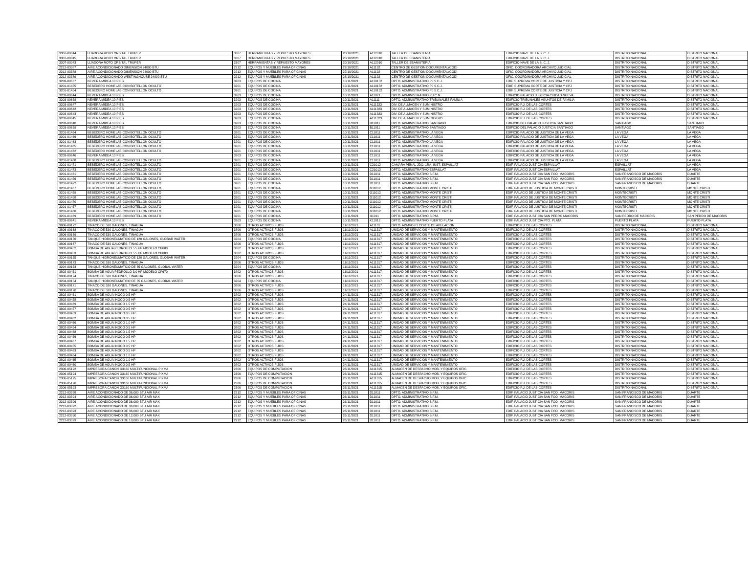| 3307-00044 | LIJADORA ROTO ORBITAL TRUPER | 3307 | HERRAMIENTAS Y REPUESTO MAYORES | 20/10/2021 | A112010 | TALLER DE EBANISTERIA | EDIFICIO NAVE DE LA S. C. J. | DISTRITO NACIONAL | DISTRITO NACIONAL |
| 3307-00045 | LIJADORA ROTO ORBITAL TRUPER | 3307 | HERRAMIENTAS Y REPUESTO MAYORES | 20/10/2021 | A112010 | TALLER DE EBANISTERIA | EDIFICIO NAVE DE LA S. C. J. | DISTRITO NACIONAL | DISTRITO NACIONAL |
| 3307-00043 | LIJADORA ROTO ORBITAL TRUPER | 3307 | HERRAMIENTAS Y REPUESTO MAYORES | 20/10/2021 | A112010 | TALLER DE EBANISTERIA | EDIFICIO NAVE DE LA S. C. J. | DISTRITO NACIONAL | DISTRITO NACIONAL |
| 2212-03387 | AIRE ACONDICIONADO DIMENSION 24000 BTU | 2212 | EQUIPOS Y MUEBLES PARA OFICINAS | 27/10/2021 | A11192 | CENTRO DE GESTION DOCUMENTAL(CGD) | OFIC. COORDINADORA ARCHIVO JUDICIAL | DISTRITO NACIONAL | DISTRITO NACIONAL |
| 2212-03388 | AIRE ACONDICIONADO DIMENSION 24000 BTU | 2212 | EQUIPOS Y MUEBLES PARA OFICINAS | 27/10/2021 | A11192 | CENTRO DE GESTION DOCUMENTAL(CGD) | OFIC. COORDINADORA ARCHIVO JUDICIAL | DISTRITO NACIONAL | DISTRITO NACIONAL |
| 2212-03389 | AIRE ACONDICIONADO WESTINGHOUSE 24000 BTU | 2212 | EQUIPOS Y MUEBLES PARA OFICINAS | 28/10/2021 | A11192 | CENTRO DE GESTION DOCUMENTAL(CGD) | OFIC. COORDINADORA ARCHIVO JUDICIAL | DISTRITO NACIONAL | DISTRITO NACIONAL |
| 3203-00637 | NEVERA MIDEA 10 PIES | 3203 | EQUIPOS DE COCINA | 10/11/2021 | A110152 | DPTO. ADMINISTRATIVO PJ S.C.J. | EDIF. SUPREMA CORTE DE JUSTICIA Y CPJ | DISTRITO NACIONAL | DISTRITO NACIONAL |
| 3201-01455 | BEBEDERO HOMELAB CON BOTELLON OCULTO | 3201 | EQUIPOS DE COCINA | 10/11/2021 | A110152 | DPTO. ADMINISTRATIVO PJ S.C.J. | EDIF. SUPREMA CORTE DE JUSTICIA Y CPJ | DISTRITO NACIONAL | DISTRITO NACIONAL |
| 3201-01454 | BEBEDERO HOMELAB CON BOTELLON OCULTO | 3201 | EQUIPOS DE COCINA | 10/11/2021 | A110152 | DPTO. ADMINISTRATIVO PJ S.C.J. | EDIF. SUPREMA CORTE DE JUSTICIA Y CPJ | DISTRITO NACIONAL | DISTRITO NACIONAL |
| 3203-00644 | NEVERA MIDEA 10 PIES | 3203 | EQUIPOS DE COCINA | 10/11/2021 | A11021 | DPTO. ADMINISTRATIVO P.J.C.N. | EDIFICIO PALACIO JUSTICIA CIUDAD NUEVA | DISTRITO NACIONAL | DISTRITO NACIONAL |
| 3203-00638 | NEVERA MIDEA 10 PIES | 3203 | EQUIPOS DE COCINA | 10/11/2021 | A11111 | DPTO. ADMINISTRATIVO TRIBUNALES FAMILIA | EDIFICIO TRIBUNALES ASUNTOS DE FAMILIA | DISTRITO NACIONAL | DISTRITO NACIONAL |
| 3203-00647 | NEVERA MIDEA 10 PIES | 3203 | EQUIPOS DE COCINA | 10/11/2021 | A111323 | DIV. DE ALMACEN Y SUMINISTRO | EDIFICIO P.J. DE LAS CORTES | DISTRITO NACIONAL | DISTRITO NACIONAL |
| 3203-00642 | NEVERA MIDEA 10 PIES | 3203 | EQUIPOS DE COCINA | 10/11/2021 | A111323 | DIV. DE ALMACEN Y SUMINISTRO | EDIFICIO P.J. DE LAS CORTES | DISTRITO NACIONAL | DISTRITO NACIONAL |
| 3203-00643 | NEVERA MIDEA 10 PIES | 3203 | EQUIPOS DE COCINA | 10/11/2021 | A111323 | DIV. DE ALMACEN Y SUMINISTRO | EDIFICIO P.J. DE LAS CORTES | DISTRITO NACIONAL | DISTRITO NACIONAL |
| 3203-00645 | NEVERA MIDEA 10 PIES | 3203 | EQUIPOS DE COCINA | 10/11/2021 | A111323 | DIV. DE ALMACEN Y SUMINISTRO | EDIFICIO P.J. DE LAS CORTES | DISTRITO NACIONAL | DISTRITO NACIONAL |
| 3203-00640 | NEVERA MIDEA 10 PIES | 3203 | EQUIPOS DE COCINA | 10/11/2021 | B11011 | DPTO. ADMINISTRATIVO SANTIAGO | EDIFICIO DEL PALACIO JUSTICIA SANTIAGO | SANTIAGO | SANTIAGO |
| 3203-00639 | NEVERA MIDEA 10 PIES | 3203 | EQUIPOS DE COCINA | 10/11/2021 | B11011 | DPTO. ADMINISTRATIVO SANTIAGO | EDIFICIO DEL PALACIO JUSTICIA SANTIAGO | SANTIAGO | SANTIAGO |
| 3201-01464 | BEBEDERO HOMELAB CON BOTELLON OCULTO | 3201 | EQUIPOS DE COCINA | 10/11/2021 | C11011 | DPTO. ADMINISTRATIVO LA VEGA | EDIFICIO PALACIO DE JUSTICIA DE LA VEGA | LA VEGA | LA VEGA |
| 3201-01466 | BEBEDERO HOMELAB CON BOTELLON OCULTO | 3201 | EQUIPOS DE COCINA | 10/11/2021 | C11011 | DPTO. ADMINISTRATIVO LA VEGA | EDIFICIO PALACIO DE JUSTICIA DE LA VEGA | LA VEGA | LA VEGA |
| 3201-01463 | BEBEDERO HOMELAB CON BOTELLON OCULTO | 3201 | EQUIPOS DE COCINA | 10/11/2021 | C11011 | DPTO. ADMINISTRATIVO LA VEGA | EDIFICIO PALACIO DE JUSTICIA DE LA VEGA | LA VEGA | LA VEGA |
| 3201-01465 | BEBEDERO HOMELAB CON BOTELLON OCULTO | 3201 | EQUIPOS DE COCINA | 10/11/2021 | C11011 | DPTO. ADMINISTRATIVO LA VEGA | EDIFICIO PALACIO DE JUSTICIA DE LA VEGA | LA VEGA | LA VEGA |
| 3201-01462 | BEBEDERO HOMELAB CON BOTELLON OCULTO | 3201 | EQUIPOS DE COCINA | 10/11/2021 | C11011 | DPTO. ADMINISTRATIVO LA VEGA | EDIFICIO PALACIO DE JUSTICIA DE LA VEGA | LA VEGA | LA VEGA |
| 3203-00646 | NEVERA MIDEA 10 PIES | 3203 | EQUIPOS DE COCINA | 10/11/2021 | C11011 | DPTO. ADMINISTRATIVO LA VEGA | EDIFICIO PALACIO DE JUSTICIA DE LA VEGA | LA VEGA | LA VEGA |
| 3201-01468 | BEBEDERO HOMELAB CON BOTELLON OCULTO | 3201 | EQUIPOS DE COCINA | 10/11/2021 | C11011 | DPTO. ADMINISTRATIVO LA VEGA | EDIFICIO PALACIO DE JUSTICIA DE LA VEGA | LA VEGA | LA VEGA |
| 3201-01471 | BEBEDERO HOMELAB CON BOTELLON OCULTO | 3201 | EQUIPOS DE COCINA | 10/11/2021 | C21012 | CAMARA PENAL JDO. 1RA. INST. ESPAILLAT | EDIF. PALACIO JUSTICIA ESPAILLAT | ESPAILLAT | LA VEGA |
| 3201-01473 | BEBEDERO HOMELAB CON BOTELLON OCULTO | 3201 | EQUIPOS DE COCINA | 10/11/2021 | C21013 | DPTO. ADMINISTRATIVO ESPAILLAT | EDIF. PALACIO JUSTICIA ESPAILLAT | ESPAILLAT | LA VEGA |
| 3201-01461 | BEBEDERO HOMELAB CON BOTELLON OCULTO | 3201 | EQUIPOS DE COCINA | 10/11/2021 | D11011 | DPTO. ADMINISTRATIVO S.F.M. | EDIF. PALACIO JUSTICIA SAN FCO. MACORIS | SAN FRANCISCO DE MACORIS | DUARTE |
| 3201-01456 | BEBEDERO HOMELAB CON BOTELLON OCULTO | 3201 | EQUIPOS DE COCINA | 10/11/2021 | D11011 | DPTO. ADMINISTRATIVO S.F.M. | EDIF. PALACIO JUSTICIA SAN FCO. MACORIS | SAN FRANCISCO DE MACORIS | DUARTE |
| 3201-01472 | BEBEDERO HOMELAB CON BOTELLON OCULTO | 3201 | EQUIPOS DE COCINA | 10/11/2021 | D11011 | DPTO. ADMINISTRATIVO S.F.M. | EDIF. PALACIO JUSTICIA SAN FCO. MACORIS | SAN FRANCISCO DE MACORIS | DUARTE |
| 3201-01467 | BEBEDERO HOMELAB CON BOTELLON OCULTO | 3201 | EQUIPOS DE COCINA | 10/11/2021 | G11012 | DPTO. ADMINISTRATIVO MONTE CRISTI | EDIF. PALACIO DE JUSTICIA DE MONTE CRISTI | MONTECRISTI | MONTE CRISTI |
| 3201-01459 | BEBEDERO HOMELAB CON BOTELLON OCULTO | 3201 | EQUIPOS DE COCINA | 10/11/2021 | G11012 | DPTO. ADMINISTRATIVO MONTE CRISTI | EDIF. PALACIO DE JUSTICIA DE MONTE CRISTI | MONTECRISTI | MONTE CRISTI |
| 3201-01458 | BEBEDERO HOMELAB CON BOTELLON OCULTO | 3201 | EQUIPOS DE COCINA | 10/11/2021 | G11012 | DPTO. ADMINISTRATIVO MONTE CRISTI | EDIF. PALACIO DE JUSTICIA DE MONTE CRISTI | MONTECRISTI | MONTE CRISTI |
| 3201-01470 | BEBEDERO HOMELAB CON BOTELLON OCULTO | 3201 | EQUIPOS DE COCINA | 10/11/2021 | G11012 | DPTO. ADMINISTRATIVO MONTE CRISTI | EDIF. PALACIO DE JUSTICIA DE MONTE CRISTI | MONTECRISTI | MONTE CRISTI |
| 3201-01457 | BEBEDERO HOMELAB CON BOTELLON OCULTO | 3201 | EQUIPOS DE COCINA | 10/11/2021 | G11012 | DPTO. ADMINISTRATIVO MONTE CRISTI | EDIF. PALACIO DE JUSTICIA DE MONTE CRISTI | MONTECRISTI | MONTE CRISTI |
| 3201-01460 | BEBEDERO HOMELAB CON BOTELLON OCULTO | 3201 | EQUIPOS DE COCINA | 10/11/2021 | G11012 | DPTO. ADMINISTRATIVO MONTE CRISTI | EDIF. PALACIO DE JUSTICIA DE MONTE CRISTI | MONTECRISTI | MONTE CRISTI |
| 3201-01469 | BEBEDERO HOMELAB CON BOTELLON OCULTO | 3201 | EQUIPOS DE COCINA | 10/11/2021 | I11011 | DPTO. ADMINISTRATIVO S.P.M. | EDIF. PALACIO JUSTICIA SAN PEDRO MACORIS | SAN PEDRO DE MACORIS | SAN PEDRO DE MACORIS |
| 3203-00641 | NEVERA MIDEA 10 PIES | 3203 | EQUIPOS DE COCINA | 10/11/2021 | K11012 | DPTO. ADMINISTRATIVO PUERTO PLATA | EDIF. PALACIO JUSTICIA PTO. PLATA | PUERTO PLATA | PUERTO PLATA |
| 3806-00172 | TINACO DE 530 GALONES, TINAGUA | 3806 | OTROS ACTIVOS FIJOS | 11/11/2021 | A11131 | DPTO. ADMVO PJ CORTE DE APELACION | EDIFICIO P.J. DE LAS CORTES | DISTRITO NACIONAL | DISTRITO NACIONAL |
| 3806-00168 | TINACO DE 530 GALONES, TINAGUA | 3806 | OTROS ACTIVOS FIJOS | 11/11/2021 | A111317 | UNIDAD DE SERVICIOS Y MANTENIMIENTO | EDIFICIO P.J. DE LAS CORTES | DISTRITO NACIONAL | DISTRITO NACIONAL |
| 3806-00169 | TINACO DE 530 GALONES, TINAGUA | 3806 | OTROS ACTIVOS FIJOS | 11/11/2021 | A111317 | UNIDAD DE SERVICIOS Y MANTENIMIENTO | EDIFICIO P.J. DE LAS CORTES | DISTRITO NACIONAL | DISTRITO NACIONAL |
| 3204-00156 | TANQUE HIDRONEUMATICO DE 120 GALONES, GLOBAR WATER | 3204 | EQUIPOS DE COCINA | 11/11/2021 | A111317 | UNIDAD DE SERVICIOS Y MANTENIMIENTO | EDIFICIO P.J. DE LAS CORTES | DISTRITO NACIONAL | DISTRITO NACIONAL |
| 3806-00167 | TINACO DE 530 GALONES, TINAGUA | 3806 | OTROS ACTIVOS FIJOS | 11/11/2021 | A111317 | UNIDAD DE SERVICIOS Y MANTENIMIENTO | EDIFICIO P.J. DE LAS CORTES | DISTRITO NACIONAL | DISTRITO NACIONAL |
| 3802-00452 | BOMBA DE AGUA PEDROLLO 5.5 HP MODELO CP680 | 3802 | OTROS ACTIVOS FIJOS | 11/11/2021 | A111317 | UNIDAD DE SERVICIOS Y MANTENIMIENTO | EDIFICIO P.J. DE LAS CORTES | DISTRITO NACIONAL | DISTRITO NACIONAL |
| 3802-00453 | BOMBA DE AGUA PEDROLLO 5.5 HP MODELO CP680 | 3802 | OTROS ACTIVOS FIJOS | 11/11/2021 | A111317 | UNIDAD DE SERVICIOS Y MANTENIMIENTO | EDIFICIO P.J. DE LAS CORTES | DISTRITO NACIONAL | DISTRITO NACIONAL |
| 3204-00155 | TANQUE HIDRONEUMATICO DE 120 GALONES, GLOBAR WATER | 3204 | EQUIPOS DE COCINA | 11/11/2021 | A111317 | UNIDAD DE SERVICIOS Y MANTENIMIENTO | EDIFICIO P.J. DE LAS CORTES | DISTRITO NACIONAL | DISTRITO NACIONAL |
| 3806-00173 | TINACO DE 530 GALONES, TINAGUA | 3806 | OTROS ACTIVOS FIJOS | 11/11/2021 | A111317 | UNIDAD DE SERVICIOS Y MANTENIMIENTO | EDIFICIO P.J. DE LAS CORTES | DISTRITO NACIONAL | DISTRITO NACIONAL |
| 3204-00153 | TANQUE HIDRONEUMATICO DE 35 GALONES, GLOBAL WATER | 3204 | EQUIPOS DE COCINA | 11/11/2021 | A111317 | UNIDAD DE SERVICIOS Y MANTENIMIENTO | EDIFICIO P.J. DE LAS CORTES | DISTRITO NACIONAL | DISTRITO NACIONAL |
| 3802-00451 | BOMBA DE AGUA PEDROLLO 3.0 HP MODELO CP670 | 3802 | OTROS ACTIVOS FIJOS | 11/11/2021 | A111317 | UNIDAD DE SERVICIOS Y MANTENIMIENTO | EDIFICIO P.J. DE LAS CORTES | DISTRITO NACIONAL | DISTRITO NACIONAL |
| 3806-00174 | TINACO DE 530 GALONES, TINAGUA | 3806 | OTROS ACTIVOS FIJOS | 11/11/2021 | A111317 | UNIDAD DE SERVICIOS Y MANTENIMIENTO | EDIFICIO P.J. DE LAS CORTES | DISTRITO NACIONAL | DISTRITO NACIONAL |
| 3204-00154 | TANQUE HIDRONEUMATICO DE 35 GALONES, GLOBAL WATER | 3204 | EQUIPOS DE COCINA | 11/11/2021 | A111317 | UNIDAD DE SERVICIOS Y MANTENIMIENTO | EDIFICIO P.J. DE LAS CORTES | DISTRITO NACIONAL | DISTRITO NACIONAL |
| 3806-00171 | TINACO DE 530 GALONES, TINAGUA | 3806 | OTROS ACTIVOS FIJOS | 11/11/2021 | A111317 | UNIDAD DE SERVICIOS Y MANTENIMIENTO | EDIFICIO P.J. DE LAS CORTES | DISTRITO NACIONAL | DISTRITO NACIONAL |
| 3806-00170 | TINACO DE 530 GALONES, TINAGUA | 3806 | OTROS ACTIVOS FIJOS | 11/11/2021 | A111317 | UNIDAD DE SERVICIOS Y MANTENIMIENTO | EDIFICIO P.J. DE LAS CORTES | DISTRITO NACIONAL | DISTRITO NACIONAL |
| 3802-00461 | BOMBA DE AGUA INGCO 0.5 HP | 3802 | OTROS ACTIVOS FIJOS | 24/11/2021 | A111317 | UNIDAD DE SERVICIOS Y MANTENIMIENTO | EDIFICIO P.J. DE LAS CORTES | DISTRITO NACIONAL | DISTRITO NACIONAL |
| 3802-00458 | BOMBA DE AGUA INGCO 0.5 HP | 3802 | OTROS ACTIVOS FIJOS | 24/11/2021 | A111317 | UNIDAD DE SERVICIOS Y MANTENIMIENTO | EDIFICIO P.J. DE LAS CORTES | DISTRITO NACIONAL | DISTRITO NACIONAL |
| 3802-00469 | BOMBA DE AGUA INGCO 1.5 HP | 3802 | OTROS ACTIVOS FIJOS | 24/11/2021 | A111317 | UNIDAD DE SERVICIOS Y MANTENIMIENTO | EDIFICIO P.J. DE LAS CORTES | DISTRITO NACIONAL | DISTRITO NACIONAL |
| 3802-00457 | BOMBA DE AGUA INGCO 0.5 HP | 3802 | OTROS ACTIVOS FIJOS | 24/11/2021 | A111317 | UNIDAD DE SERVICIOS Y MANTENIMIENTO | EDIFICIO P.J. DE LAS CORTES | DISTRITO NACIONAL | DISTRITO NACIONAL |
| 3802-00459 | BOMBA DE AGUA INGCO 0.5 HP | 3802 | OTROS ACTIVOS FIJOS | 24/11/2021 | A111317 | UNIDAD DE SERVICIOS Y MANTENIMIENTO | EDIFICIO P.J. DE LAS CORTES | DISTRITO NACIONAL | DISTRITO NACIONAL |
| 3802-00462 | BOMBA DE AGUA INGCO 0.5 HP | 3802 | OTROS ACTIVOS FIJOS | 24/11/2021 | A111317 | UNIDAD DE SERVICIOS Y MANTENIMIENTO | EDIFICIO P.J. DE LAS CORTES | DISTRITO NACIONAL | DISTRITO NACIONAL |
| 3802-00466 | BOMBA DE AGUA INGCO 1.0 HP | 3802 | OTROS ACTIVOS FIJOS | 24/11/2021 | A111317 | UNIDAD DE SERVICIOS Y MANTENIMIENTO | EDIFICIO P.J. DE LAS CORTES | DISTRITO NACIONAL | DISTRITO NACIONAL |
| 3802-00454 | BOMBA DE AGUA INGCO 0.5 HP | 3802 | OTROS ACTIVOS FIJOS | 24/11/2021 | A111317 | UNIDAD DE SERVICIOS Y MANTENIMIENTO | EDIFICIO P.J. DE LAS CORTES | DISTRITO NACIONAL | DISTRITO NACIONAL |
| 3802-00468 | BOMBA DE AGUA INGCO 1.5 HP | 3802 | OTROS ACTIVOS FIJOS | 24/11/2021 | A111317 | UNIDAD DE SERVICIOS Y MANTENIMIENTO | EDIFICIO P.J. DE LAS CORTES | DISTRITO NACIONAL | DISTRITO NACIONAL |
| 3802-00456 | BOMBA DE AGUA INGCO 0.5 HP | 3802 | OTROS ACTIVOS FIJOS | 24/11/2021 | A111317 | UNIDAD DE SERVICIOS Y MANTENIMIENTO | EDIFICIO P.J. DE LAS CORTES | DISTRITO NACIONAL | DISTRITO NACIONAL |
| 3802-00467 | BOMBA DE AGUA INGCO 1.5 HP | 3802 | OTROS ACTIVOS FIJOS | 24/11/2021 | A111317 | UNIDAD DE SERVICIOS Y MANTENIMIENTO | EDIFICIO P.J. DE LAS CORTES | DISTRITO NACIONAL | DISTRITO NACIONAL |
| 3802-00455 | BOMBA DE AGUA INGCO 0.5 HP | 3802 | OTROS ACTIVOS FIJOS | 24/11/2021 | A111317 | UNIDAD DE SERVICIOS Y MANTENIMIENTO | EDIFICIO P.J. DE LAS CORTES | DISTRITO NACIONAL | DISTRITO NACIONAL |
| 3802-00463 | BOMBA DE AGUA INGCO 0.5 HP | 3802 | OTROS ACTIVOS FIJOS | 24/11/2021 | A111317 | UNIDAD DE SERVICIOS Y MANTENIMIENTO | EDIFICIO P.J. DE LAS CORTES | DISTRITO NACIONAL | DISTRITO NACIONAL |
| 3802-00464 | BOMBA DE AGUA INGCO 1.0 HP | 3802 | OTROS ACTIVOS FIJOS | 24/11/2021 | A111317 | UNIDAD DE SERVICIOS Y MANTENIMIENTO | EDIFICIO P.J. DE LAS CORTES | DISTRITO NACIONAL | DISTRITO NACIONAL |
| 3802-00465 | BOMBA DE AGUA INGCO 1.0 HP | 3802 | OTROS ACTIVOS FIJOS | 24/11/2021 | A111317 | UNIDAD DE SERVICIOS Y MANTENIMIENTO | EDIFICIO P.J. DE LAS CORTES | DISTRITO NACIONAL | DISTRITO NACIONAL |
| 3802-00460 | BOMBA DE AGUA INGCO 0.5 HP | 3802 | OTROS ACTIVOS FIJOS | 24/11/2021 | A111317 | UNIDAD DE SERVICIOS Y MANTENIMIENTO | EDIFICIO P.J. DE LAS CORTES | DISTRITO NACIONAL | DISTRITO NACIONAL |
| 2306-05192 | IMPRESORA CANON G3160 MULTIFUNCIONAL PIXMA | 2306 | EQUIPOS DE COMPUTACION | 26/11/2021 | A111315 | ALMACEN DE DESPACHO MOB. Y EQUIPOS OFIC. | EDIFICIO P.J. DE LAS CORTES | DISTRITO NACIONAL | DISTRITO NACIONAL |
| 2306-05194 | IMPRESORA CANON G3160 MULTIFUNCIONAL PIXMA | 2306 | EQUIPOS DE COMPUTACION | 26/11/2021 | A111315 | ALMACEN DE DESPACHO MOB. Y EQUIPOS OFIC. | EDIFICIO P.J. DE LAS CORTES | DISTRITO NACIONAL | DISTRITO NACIONAL |
| 2306-05195 | IMPRESORA CANON G3160 MULTIFUNCIONAL PIXMA | 2306 | EQUIPOS DE COMPUTACION | 26/11/2021 | A111315 | ALMACEN DE DESPACHO MOB. Y EQUIPOS OFIC. | EDIFICIO P.J. DE LAS CORTES | DISTRITO NACIONAL | DISTRITO NACIONAL |
| 2306-05196 | IMPRESORA CANON G3160 MULTIFUNCIONAL PIXMA | 2306 | EQUIPOS DE COMPUTACION | 26/11/2021 | A111315 | ALMACEN DE DESPACHO MOB. Y EQUIPOS OFIC. | EDIFICIO P.J. DE LAS CORTES | DISTRITO NACIONAL | DISTRITO NACIONAL |
| 2306-05193 | IMPRESORA CANON G3160 MULTIFUNCIONAL PIXMA | 2306 | EQUIPOS DE COMPUTACION | 26/11/2021 | A111315 | ALMACEN DE DESPACHO MOB. Y EQUIPOS OFIC. | EDIFICIO P.J. DE LAS CORTES | DISTRITO NACIONAL | DISTRITO NACIONAL |
| 2212-03398 | AIRE ACONDICIONADO DE 36,000 BTU AIR MAX | 2212 | EQUIPOS Y MUEBLES PARA OFICINAS | 26/11/2021 | D11011 | DPTO. ADMINISTRATIVO S.F.M. | EDIF. PALACIO JUSTICIA SAN FCO. MACORIS | SAN FRANCISCO DE MACORIS | DUARTE |
| 2212-03394 | AIRE ACONDICIONADO DE 36,000 BTU AIR MAX | 2212 | EQUIPOS Y MUEBLES PARA OFICINAS | 26/11/2021 | D11011 | DPTO. ADMINISTRATIVO S.F.M. | EDIF. PALACIO JUSTICIA SAN FCO. MACORIS | SAN FRANCISCO DE MACORIS | DUARTE |
| 2212-03396 | AIRE ACONDICIONADO DE 36,000 BTU AIR MAX | 2212 | EQUIPOS Y MUEBLES PARA OFICINAS | 26/11/2021 | D11011 | DPTO. ADMINISTRATIVO S.F.M. | EDIF. PALACIO JUSTICIA SAN FCO. MACORIS | SAN FRANCISCO DE MACORIS | DUARTE |
| 2212-03392 | AIRE ACONDICIONADO DE 36,000 BTU AIR MAX | 2212 | EQUIPOS Y MUEBLES PARA OFICINAS | 26/11/2021 | D11011 | DPTO. ADMINISTRATIVO S.F.M. | EDIF. PALACIO JUSTICIA SAN FCO. MACORIS | SAN FRANCISCO DE MACORIS | DUARTE |
| 2212-03393 | AIRE ACONDICIONADO DE 36,000 BTU AIR MAX | 2212 | EQUIPOS Y MUEBLES PARA OFICINAS | 26/11/2021 | D11011 | DPTO. ADMINISTRATIVO S.F.M. | EDIF. PALACIO JUSTICIA SAN FCO. MACORIS | SAN FRANCISCO DE MACORIS | DUARTE |
| 2212-03390 | AIRE ACONDICIONADO DE 12,000 BTU AIR MAX | 2212 | EQUIPOS Y MUEBLES PARA OFICINAS | 26/11/2021 | D11011 | DPTO. ADMINISTRATIVO S.F.M. | EDIF. PALACIO JUSTICIA SAN FCO. MACORIS | SAN FRANCISCO DE MACORIS | DUARTE |
| 2212-03399 | AIRE ACONDICIONADO DE 18,000 BTU AIR MAX | 2212 | EQUIPOS Y MUEBLES PARA OFICINAS | 26/11/2021 | D11011 | DPTO. ADMINISTRATIVO S.F.M. | EDIF. PALACIO JUSTICIA SAN FCO. MACORIS | SAN FRANCISCO DE MACORIS | DUARTE |